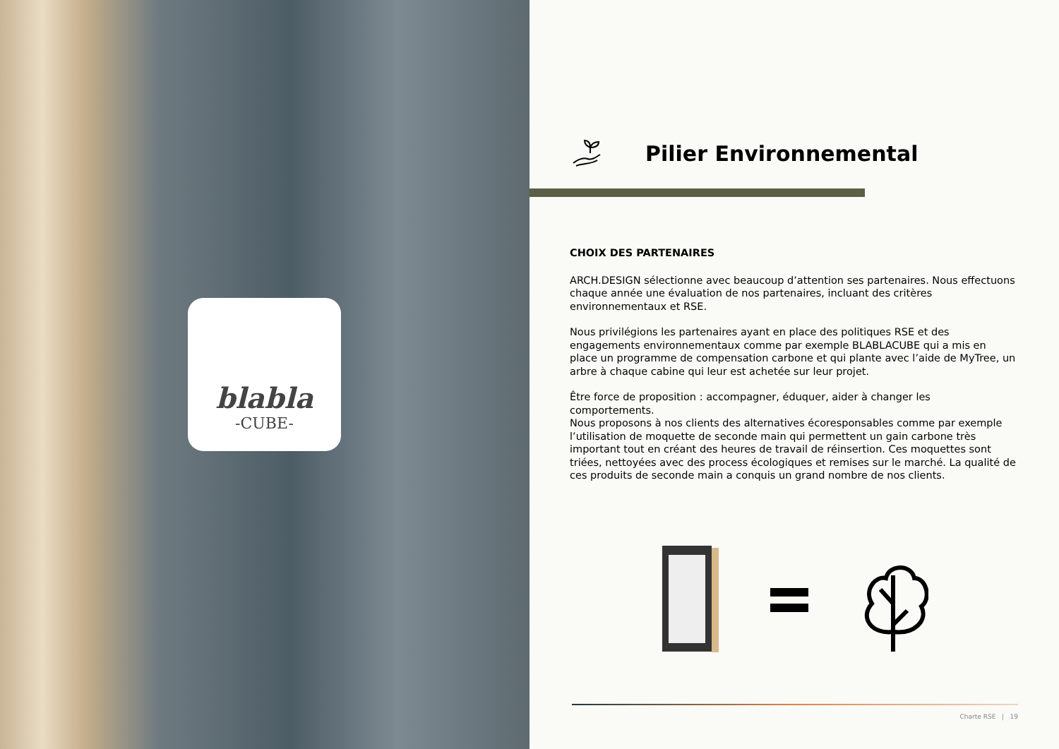blabla
-CUBE-
Pilier Environnemental
CHOIX DES PARTENAIRES
ARCH.DESIGN sélectionne avec beaucoup d’attention ses partenaires. Nous effectuons chaque année une évaluation de nos partenaires, incluant des critères environnementaux et RSE.
Nous privilégions les partenaires ayant en place des politiques RSE et des engagements environnementaux comme par exemple BLABLACUBE qui a mis en place un programme de compensation carbone et qui plante avec l’aide de MyTree, un arbre à chaque cabine qui leur est achetée sur leur projet.
Être force de proposition : accompagner, éduquer, aider à changer les comportements.
Nous proposons à nos clients des alternatives écoresponsables comme par exemple l’utilisation de moquette de seconde main qui permettent un gain carbone très important tout en créant des heures de travail de réinsertion. Ces moquettes sont triées, nettoyées avec des process écologiques et remises sur le marché. La qualité de ces produits de seconde main a conquis un grand nombre de nos clients.
Charte RSE | 19